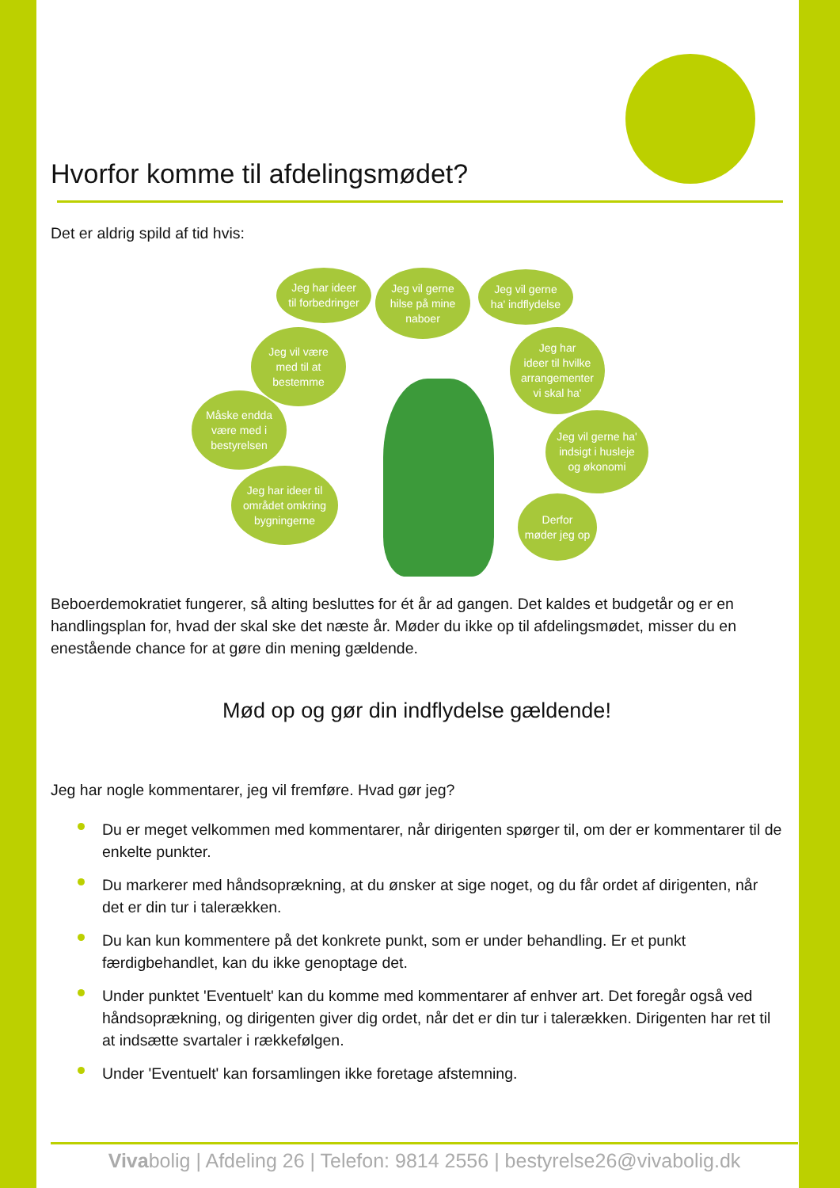Hvorfor komme til afdelingsmødet?
Det er aldrig spild af tid hvis:
Jeg har ideer
til forbedringer
Jeg vil gerne
hilse på mine
naboer
Jeg vil gerne
ha' indflydelse
Jeg vil være
med til at
bestemme
Jeg har
ideer til hvilke
arrangementer
vi skal ha'
Måske endda
være med i
bestyrelsen
Jeg vil gerne ha'
indsigt i husleje
og økonomi
Jeg har ideer til
området omkring
bygningerne
Derfor
møder jeg op
Beboerdemokratiet fungerer, så alting besluttes for ét år ad gangen. Det kaldes et budgetår og er en handlingsplan for, hvad der skal ske det næste år. Møder du ikke op til afdelingsmødet, misser du en enestående chance for at gøre din mening gældende.
Mød op og gør din indflydelse gældende!
Jeg har nogle kommentarer, jeg vil fremføre. Hvad gør jeg?
Du er meget velkommen med kommentarer, når dirigenten spørger til, om der er kommentarer til de enkelte punkter.
Du markerer med håndsoprækning, at du ønsker at sige noget, og du får ordet af dirigenten, når det er din tur i talerækken.
Du kan kun kommentere på det konkrete punkt, som er under behandling. Er et punkt færdigbehandlet, kan du ikke genoptage det.
Under punktet 'Eventuelt' kan du komme med kommentarer af enhver art. Det foregår også ved håndsoprækning, og dirigenten giver dig ordet, når det er din tur i talerækken. Dirigenten har ret til at indsætte svartaler i rækkefølgen.
Under 'Eventuelt' kan forsamlingen ikke foretage afstemning.
Vivabolig | Afdeling 26 | Telefon: 9814 2556 | bestyrelse26@vivabolig.dk